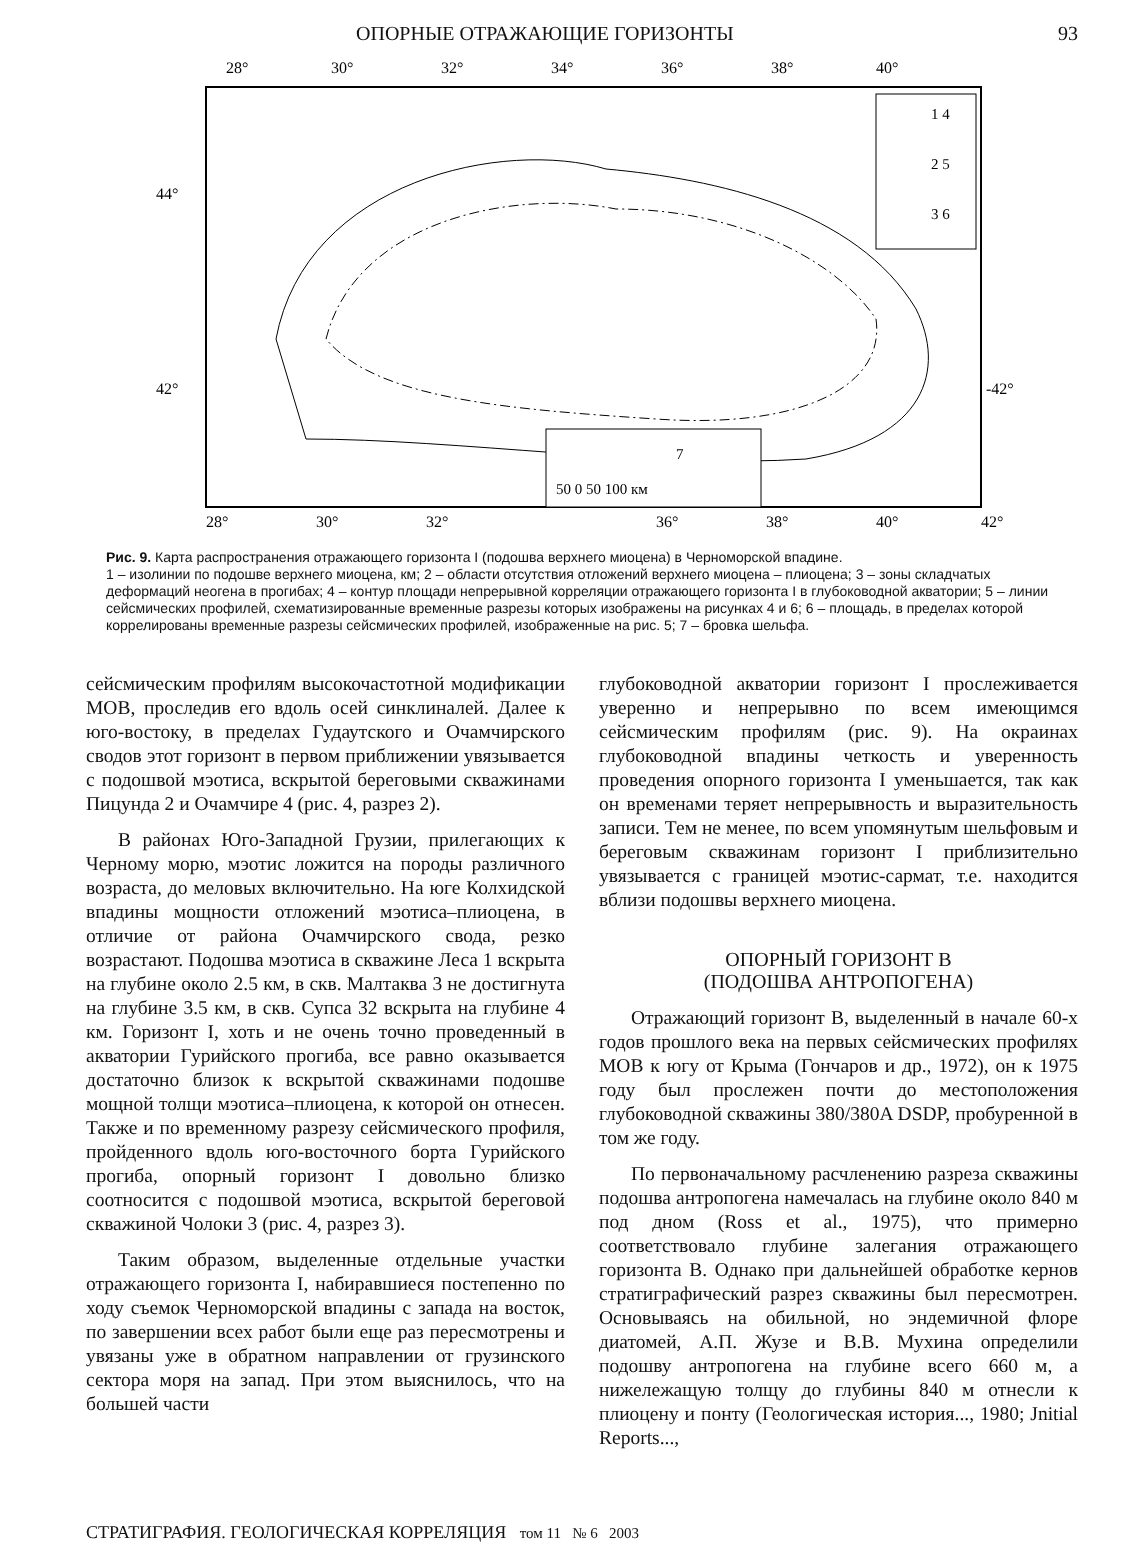ОПОРНЫЕ ОТРАЖАЮЩИЕ ГОРИЗОНТЫ 93
28°
30°
32°
34°
36°
38°
40°
28°
30°
32°
36°
38°
40°
42°
44°
42°
-42°
50 0 50 100 км
7
1 4
2 5
3 6
Рис. 9. Карта распространения отражающего горизонта I (подошва верхнего миоцена) в Черноморской впадине.
1 – изолинии по подошве верхнего миоцена, км; 2 – области отсутствия отложений верхнего миоцена – плиоцена; 3 – зоны складчатых деформаций неогена в прогибах; 4 – контур площади непрерывной корреляции отражающего горизонта I в глубоководной акватории; 5 – линии сейсмических профилей, схематизированные временные разрезы которых изображены на рисунках 4 и 6; 6 – площадь, в пределах которой коррелированы временные разрезы сейсмических профилей, изображенные на рис. 5; 7 – бровка шельфа.
сейсмическим профилям высокочастотной модификации МОВ, проследив его вдоль осей синклиналей. Далее к юго-востоку, в пределах Гудаутского и Очамчирского сводов этот горизонт в первом приближении увязывается с подошвой мэотиса, вскрытой береговыми скважинами Пицунда 2 и Очамчире 4 (рис. 4, разрез 2).
В районах Юго-Западной Грузии, прилегающих к Черному морю, мэотис ложится на породы различного возраста, до меловых включительно. На юге Колхидской впадины мощности отложений мэотиса–плиоцена, в отличие от района Очамчирского свода, резко возрастают. Подошва мэотиса в скважине Леса 1 вскрыта на глубине около 2.5 км, в скв. Малтаква 3 не достигнута на глубине 3.5 км, в скв. Супса 32 вскрыта на глубине 4 км. Горизонт I, хоть и не очень точно проведенный в акватории Гурийского прогиба, все равно оказывается достаточно близок к вскрытой скважинами подошве мощной толщи мэотиса–плиоцена, к которой он отнесен. Также и по временному разрезу сейсмического профиля, пройденного вдоль юго-восточного борта Гурийского прогиба, опорный горизонт I довольно близко соотносится с подошвой мэотиса, вскрытой береговой скважиной Чолоки 3 (рис. 4, разрез 3).
Таким образом, выделенные отдельные участки отражающего горизонта I, набиравшиеся постепенно по ходу съемок Черноморской впадины с запада на восток, по завершении всех работ были еще раз пересмотрены и увязаны уже в обратном направлении от грузинского сектора моря на запад. При этом выяснилось, что на большей части
глубоководной акватории горизонт I прослеживается уверенно и непрерывно по всем имеющимся сейсмическим профилям (рис. 9). На окраинах глубоководной впадины четкость и уверенность проведения опорного горизонта I уменьшается, так как он временами теряет непрерывность и выразительность записи. Тем не менее, по всем упомянутым шельфовым и береговым скважинам горизонт I приблизительно увязывается с границей мэотис-сармат, т.е. находится вблизи подошвы верхнего миоцена.
ОПОРНЫЙ ГОРИЗОНТ B
(ПОДОШВА АНТРОПОГЕНА)
Отражающий горизонт B, выделенный в начале 60-х годов прошлого века на первых сейсмических профилях МОВ к югу от Крыма (Гончаров и др., 1972), он к 1975 году был прослежен почти до местоположения глубоководной скважины 380/380A DSDP, пробуренной в том же году.
По первоначальному расчленению разреза скважины подошва антропогена намечалась на глубине около 840 м под дном (Ross et al., 1975), что примерно соответствовало глубине залегания отражающего горизонта B. Однако при дальнейшей обработке кернов стратиграфический разрез скважины был пересмотрен. Основываясь на обильной, но эндемичной флоре диатомей, А.П. Жузе и В.В. Мухина определили подошву антропогена на глубине всего 660 м, а нижележащую толщу до глубины 840 м отнесли к плиоцену и понту (Геологическая история..., 1980; Jnitial Reports...,
СТРАТИГРАФИЯ. ГЕОЛОГИЧЕСКАЯ КОРРЕЛЯЦИЯ том 11 № 6 2003